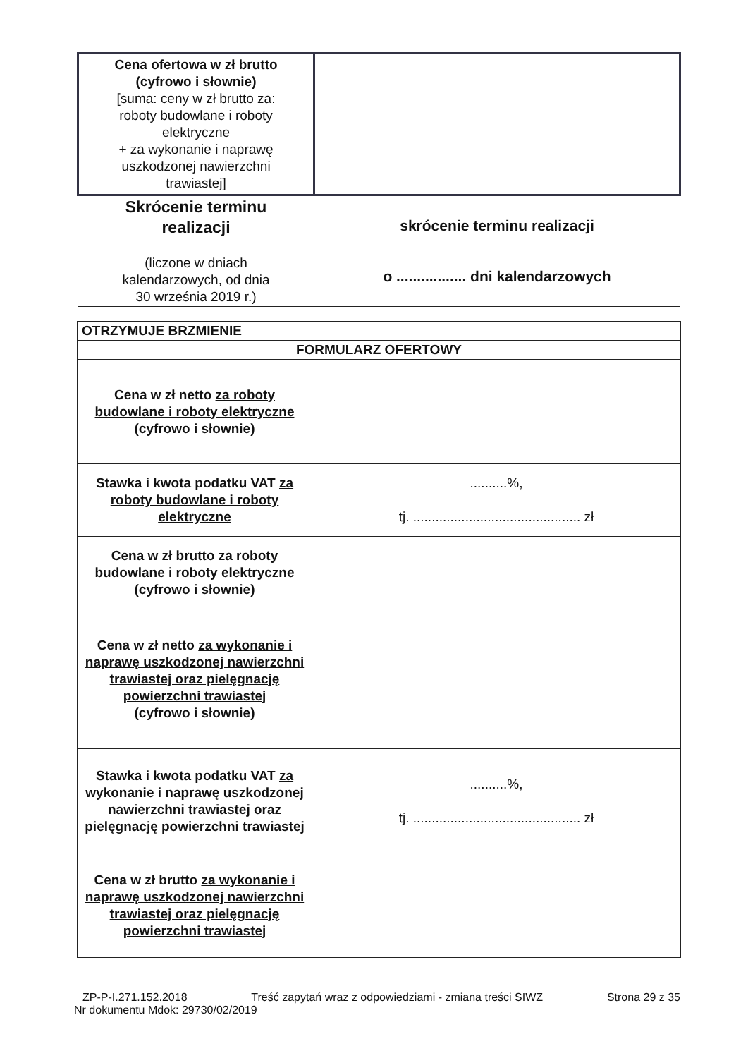| Cena ofertowa w zł brutto (cyfrowo i słownie) [suma: ceny w zł brutto za: roboty budowlane i roboty elektryczne + za wykonanie i naprawę uszkodzonej nawierzchni trawiastej] | |
| Skrócenie terminu realizacji (liczone w dniach kalendarzowych, od dnia 30 września 2019 r.) | skrócenie terminu realizacji o ................. dni kalendarzowych |
| OTRZYMUJE BRZMIENIE | |
| FORMULARZ OFERTOWY | |
| Cena w zł netto za roboty budowlane i roboty elektryczne (cyfrowo i słownie) | |
| Stawka i kwota podatku VAT za roboty budowlane i roboty elektryczne | ..........%, tj. ............................................. zł |
| Cena w zł brutto za roboty budowlane i roboty elektryczne (cyfrowo i słownie) | |
| Cena w zł netto za wykonanie i naprawę uszkodzonej nawierzchni trawiastej oraz pielęgnację powierzchni trawiastej (cyfrowo i słownie) | |
| Stawka i kwota podatku VAT za wykonanie i naprawę uszkodzonej nawierzchni trawiastej oraz pielęgnację powierzchni trawiastej | ..........%, tj. ............................................. zł |
| Cena w zł brutto za wykonanie i naprawę uszkodzonej nawierzchni trawiastej oraz pielęgnację powierzchni trawiastej | |
ZP-P-I.271.152.2018 Treść zapytań wraz z odpowiedziami - zmiana treści SIWZ Strona 29 z 35
Nr dokumentu Mdok: 29730/02/2019